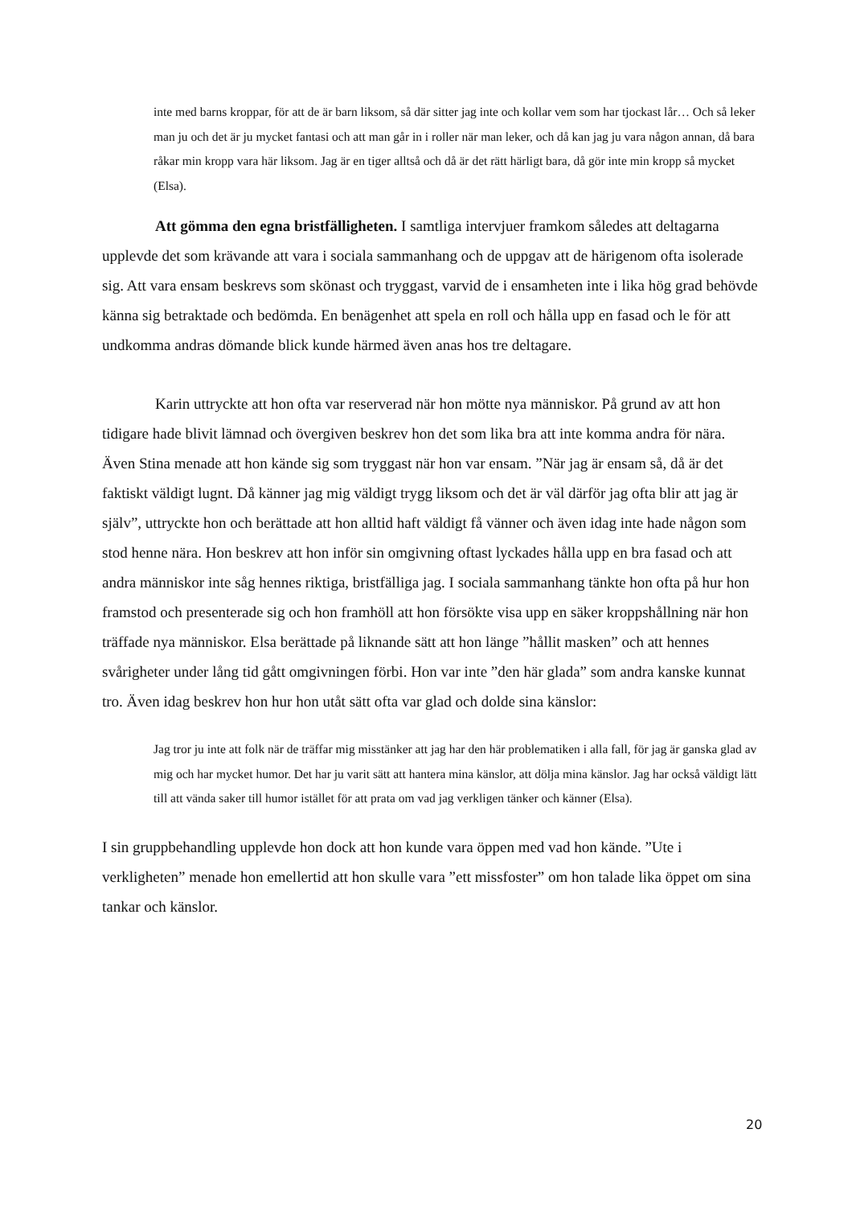inte med barns kroppar, för att de är barn liksom, så där sitter jag inte och kollar vem som har tjockast lår… Och så leker man ju och det är ju mycket fantasi och att man går in i roller när man leker, och då kan jag ju vara någon annan, då bara råkar min kropp vara här liksom. Jag är en tiger alltså och då är det rätt härligt bara, då gör inte min kropp så mycket (Elsa).
Att gömma den egna bristfälligheten. I samtliga intervjuer framkom således att deltagarna upplevde det som krävande att vara i sociala sammanhang och de uppgav att de härigenom ofta isolerade sig. Att vara ensam beskrevs som skönast och tryggast, varvid de i ensamheten inte i lika hög grad behövde känna sig betraktade och bedömda. En benägenhet att spela en roll och hålla upp en fasad och le för att undkomma andras dömande blick kunde härmed även anas hos tre deltagare.
Karin uttryckte att hon ofta var reserverad när hon mötte nya människor. På grund av att hon tidigare hade blivit lämnad och övergiven beskrev hon det som lika bra att inte komma andra för nära. Även Stina menade att hon kände sig som tryggast när hon var ensam. ”När jag är ensam så, då är det faktiskt väldigt lugnt. Då känner jag mig väldigt trygg liksom och det är väl därför jag ofta blir att jag är själv”, uttryckte hon och berättade att hon alltid haft väldigt få vänner och även idag inte hade någon som stod henne nära. Hon beskrev att hon inför sin omgivning oftast lyckades hålla upp en bra fasad och att andra människor inte såg hennes riktiga, bristfälliga jag. I sociala sammanhang tänkte hon ofta på hur hon framstod och presenterade sig och hon framhöll att hon försökte visa upp en säker kroppshållning när hon träffade nya människor. Elsa berättade på liknande sätt att hon länge ”hållit masken” och att hennes svårigheter under lång tid gått omgivningen förbi. Hon var inte ”den här glada” som andra kanske kunnat tro. Även idag beskrev hon hur hon utåt sätt ofta var glad och dolde sina känslor:
Jag tror ju inte att folk när de träffar mig misstänker att jag har den här problematiken i alla fall, för jag är ganska glad av mig och har mycket humor. Det har ju varit sätt att hantera mina känslor, att dölja mina känslor. Jag har också väldigt lätt till att vända saker till humor istället för att prata om vad jag verkligen tänker och känner (Elsa).
I sin gruppbehandling upplevde hon dock att hon kunde vara öppen med vad hon kände. ”Ute i verkligheten” menade hon emellertid att hon skulle vara ”ett missfoster” om hon talade lika öppet om sina tankar och känslor.
20